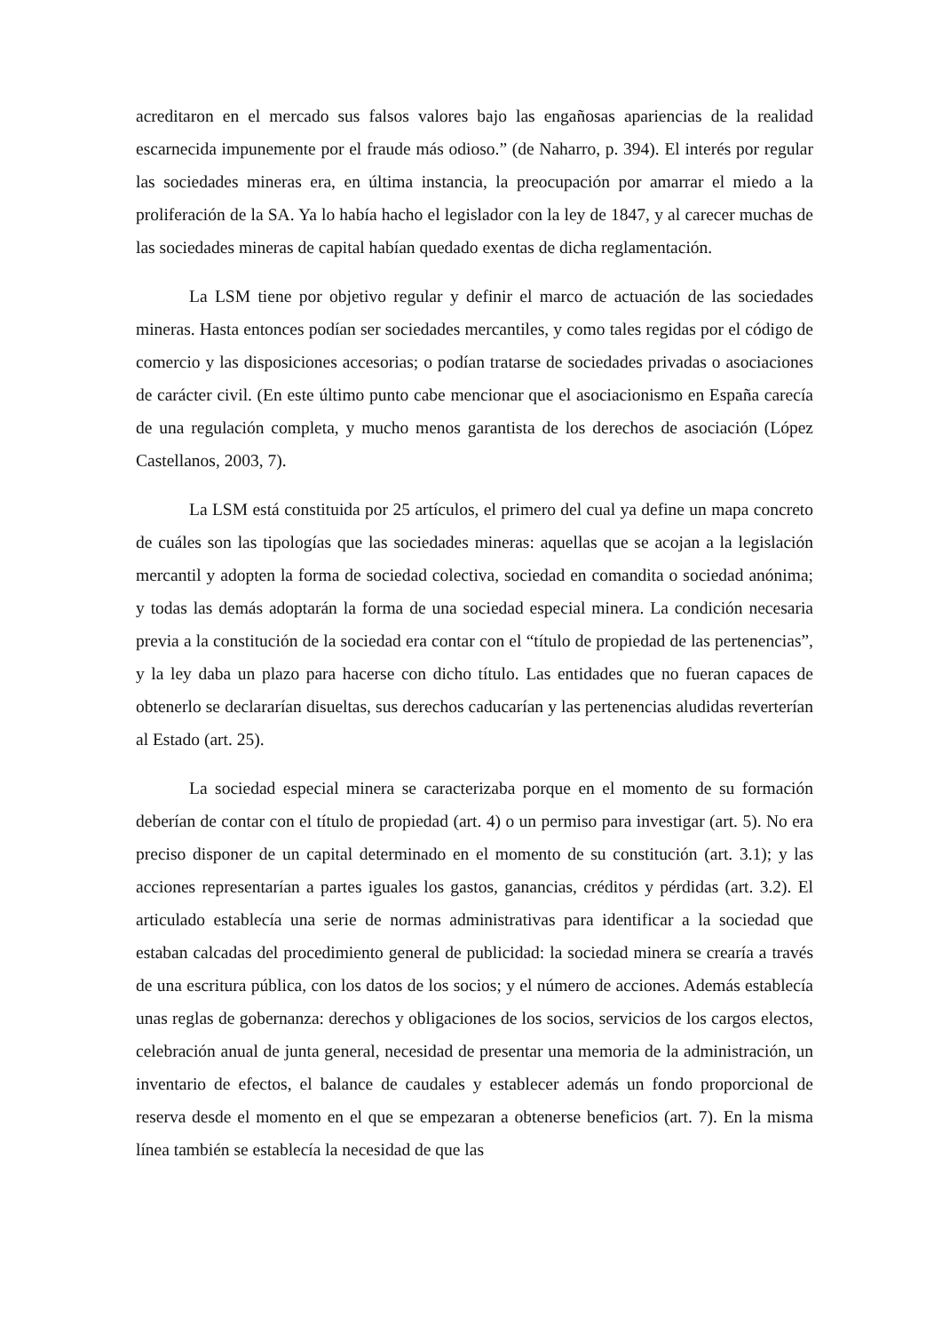acreditaron en el mercado sus falsos valores bajo las engañosas apariencias de la realidad escarnecida impunemente por el fraude más odioso.” (de Naharro, p. 394). El interés por regular las sociedades mineras era, en última instancia, la preocupación por amarrar el miedo a la proliferación de la SA. Ya lo había hacho el legislador con la ley de 1847, y al carecer muchas de las sociedades mineras de capital habían quedado exentas de dicha reglamentación.
La LSM tiene por objetivo regular y definir el marco de actuación de las sociedades mineras. Hasta entonces podían ser sociedades mercantiles, y como tales regidas por el código de comercio y las disposiciones accesorias; o podían tratarse de sociedades privadas o asociaciones de carácter civil. (En este último punto cabe mencionar que el asociacionismo en España carecía de una regulación completa, y mucho menos garantista de los derechos de asociación (López Castellanos, 2003, 7).
La LSM está constituida por 25 artículos, el primero del cual ya define un mapa concreto de cuáles son las tipologías que las sociedades mineras: aquellas que se acojan a la legislación mercantil y adopten la forma de sociedad colectiva, sociedad en comandita o sociedad anónima; y todas las demás adoptarán la forma de una sociedad especial minera. La condición necesaria previa a la constitución de la sociedad era contar con el “título de propiedad de las pertenencias”, y la ley daba un plazo para hacerse con dicho título. Las entidades que no fueran capaces de obtenerlo se declararían disueltas, sus derechos caducarían y las pertenencias aludidas reverterían al Estado (art. 25).
La sociedad especial minera se caracterizaba porque en el momento de su formación deberían de contar con el título de propiedad (art. 4) o un permiso para investigar (art. 5). No era preciso disponer de un capital determinado en el momento de su constitución (art. 3.1); y las acciones representarían a partes iguales los gastos, ganancias, créditos y pérdidas (art. 3.2). El articulado establecía una serie de normas administrativas para identificar a la sociedad que estaban calcadas del procedimiento general de publicidad: la sociedad minera se crearía a través de una escritura pública, con los datos de los socios; y el número de acciones. Además establecía unas reglas de gobernanza: derechos y obligaciones de los socios, servicios de los cargos electos, celebración anual de junta general, necesidad de presentar una memoria de la administración, un inventario de efectos, el balance de caudales y establecer además un fondo proporcional de reserva desde el momento en el que se empezaran a obtenerse beneficios (art. 7). En la misma línea también se establecía la necesidad de que las